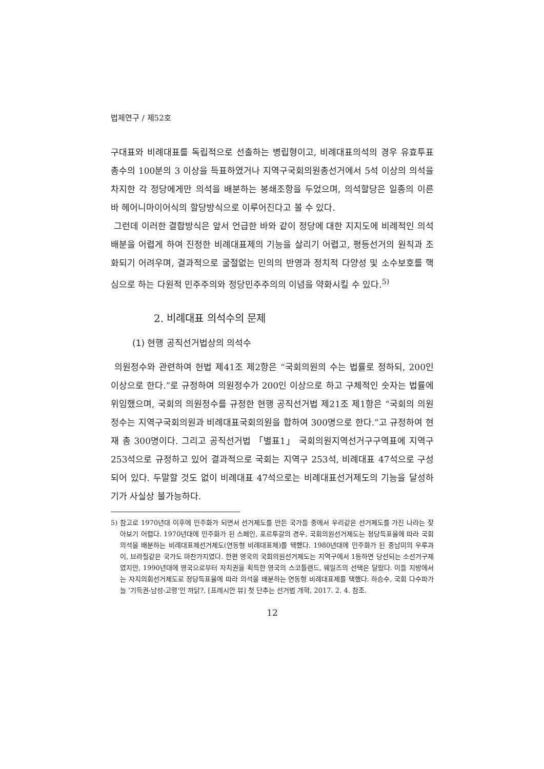법제연구 / 제52호
구대표와 비례대표를 독립적으로 선출하는 병립형이고, 비례대표의석의 경우 유효투표총수의 100분의 3 이상을 득표하였거나 지역구국회의원총선거에서 5석 이상의 의석을 차지한 각 정당에게만 의석을 배분하는 봉쇄조항을 두었으며, 의석할당은 일종의 이른바 헤어니마이어식의 할당방식으로 이루어진다고 볼 수 있다.
그런데 이러한 결합방식은 앞서 언급한 바와 같이 정당에 대한 지지도에 비례적인 의석배분을 어렵게 하여 진정한 비례대표제의 기능을 살리기 어렵고, 평등선거의 원칙과 조화되기 어려우며, 결과적으로 굴절없는 민의의 반영과 정치적 다양성 및 소수보호를 핵심으로 하는 다원적 민주주의와 정당민주주의의 이념을 약화시킬 수 있다.<sup>5)</sup>
2. 비례대표 의석수의 문제
(1) 현행 공직선거법상의 의석수
의원정수와 관련하여 헌법 제41조 제2항은 “국회의원의 수는 법률로 정하되, 200인 이상으로 한다.”로 규정하여 의원정수가 200인 이상으로 하고 구체적인 숫자는 법률에 위임했으며, 국회의 의원정수를 규정한 현행 공직선거법 제21조 제1항은 “국회의 의원정수는 지역구국회의원과 비례대표국회의원을 합하여 300명으로 한다.”고 규정하여 현재 총 300명이다. 그리고 공직선거법 「별표1」 국회의원지역선거구구역표에 지역구 253석으로 규정하고 있어 결과적으로 국회는 지역구 253석, 비례대표 47석으로 구성되어 있다. 두말할 것도 없이 비례대표 47석으로는 비례대표선거제도의 기능을 달성하기가 사실상 불가능하다.
5) 참고로 1970년대 이후에 민주화가 되면서 선거제도를 만든 국가들 중에서 우리같은 선거제도를 가진 나라는 찾아보기 어렵다. 1970년대에 민주화가 된 스페인, 포르투갈의 경우, 국회의원선거제도는 정당득표율에 따라 국회 의석을 배분하는 비례대표제선거제도(연동형 비례대표제)를 택했다. 1980년대에 민주화가 된 중남미의 우루과이, 브라질같은 국가도 마찬가지였다. 한편 영국의 국회의원선거제도는 지역구에서 1등하면 당선되는 소선거구제였지만, 1990년대에 영국으로부터 자치권을 획득한 영국의 스코틀랜드, 웨일즈의 선택은 달랐다. 이들 지방에서는 자치의회선거제도로 정당득표율에 따라 의석을 배분하는 연동형 비례대표제를 택했다. 하승수, 국회 다수파가 늘 '기득권-남성-고령'인 까닭?, [프레시안 뷰] 첫 단추는 선거법 개혁, 2017. 2. 4. 참조.
12